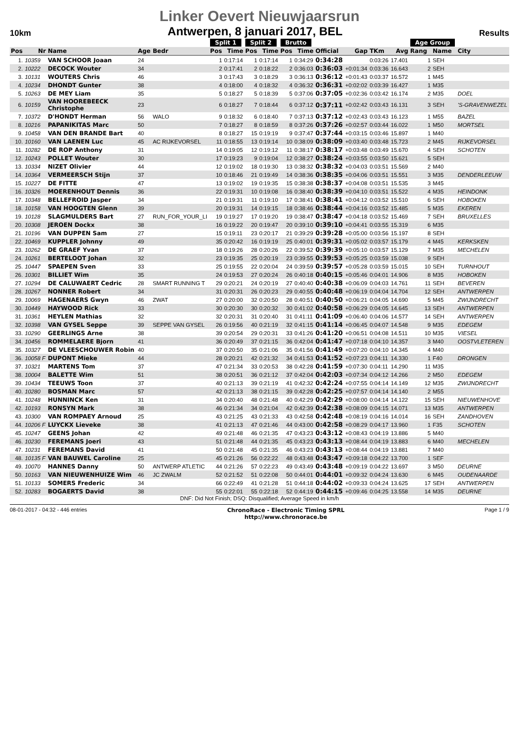Linker Oevert Nieuwjaarsrun
10km Antwerpen, 8 januari 2017, BEL Results
| | | | | | Split 1 | | Split 2 | | Brutto | | | | | | Age Group | | |
| --- | --- | --- | --- | --- | --- | --- | --- | --- | --- | --- | --- | --- | --- | --- | --- | --- | --- |
| Pos | Nr | Name | Age | Bedr | Pos | Time | Pos | Time | Pos | Time | Official | Gap | TKm | Avg | Rang | Name | City |
| 1. | 10359 | VAN SCHOOR Joaan | 24 | | 1 | 0:17:14 | 1 | 0:17:14 | 1 | 0:34:29 | 0:34:28 | | 0:03:26 | 17.401 | 1 | SEH | |
| 2. | 10222 | DECOCK Wouter | 34 | | 2 | 0:17:41 | 2 | 0:18:22 | 2 | 0:36:03 | 0:36:03 | +0:01:34 | 0:03:36 | 16.643 | 2 | SEH | |
| 3. | 10131 | WOUTERS Chris | 46 | | 3 | 0:17:43 | 3 | 0:18:29 | 3 | 0:36:13 | 0:36:12 | +0:01:43 | 0:03:37 | 16.572 | 1 | M45 | |
| 4. | 10234 | DHONDT Gunter | 38 | | 4 | 0:18:00 | 4 | 0:18:32 | 4 | 0:36:32 | 0:36:31 | +0:02:02 | 0:03:39 | 16.427 | 1 | M35 | |
| 5. | 10263 | DE MEY Liam | 35 | | 5 | 0:18:27 | 5 | 0:18:39 | 5 | 0:37:06 | 0:37:05 | +0:02:36 | 0:03:42 | 16.174 | 2 | M35 | DOEL |
| 6. | 10159 | VAN HOOREBEECK Christophe | 23 | | 6 | 0:18:27 | 7 | 0:18:44 | 6 | 0:37:12 | 0:37:11 | +0:02:42 | 0:03:43 | 16.131 | 3 | SEH | 'S-GRAVENWEZEL |
| 7. | 10372 | D'HONDT Herman | 56 | WALO | 9 | 0:18:32 | 6 | 0:18:40 | 7 | 0:37:13 | 0:37:12 | +0:02:43 | 0:03:43 | 16.123 | 1 | M55 | BAZEL |
| 8. | 10216 | PAPANIKITAS Marc | 50 | | 7 | 0:18:27 | 8 | 0:18:59 | 8 | 0:37:26 | 0:37:26 | +0:02:57 | 0:03:44 | 16.022 | 1 | M50 | MORTSEL |
| 9. | 10458 | VAN DEN BRANDE Bart | 40 | | 8 | 0:18:27 | 15 | 0:19:19 | 9 | 0:37:47 | 0:37:44 | +0:03:15 | 0:03:46 | 15.897 | 1 | M40 | |
| 10. | 10160 | VAN LAENEN Luc | 45 | AC RIJKEVORSEL | 11 | 0:18:55 | 13 | 0:19:14 | 10 | 0:38:09 | 0:38:09 | +0:03:40 | 0:03:48 | 15.723 | 2 | M45 | RIJKEVORSEL |
| 11. | 10282 | DE ROP Anthony | 31 | | 14 | 0:19:05 | 12 | 0:19:12 | 11 | 0:38:17 | 0:38:17 | +0:03:48 | 0:03:49 | 15.670 | 4 | SEH | SCHOTEN |
| 12. | 10243 | POLLET Wouter | 30 | | 17 | 0:19:23 | 9 | 0:19:04 | 12 | 0:38:27 | 0:38:24 | +0:03:55 | 0:03:50 | 15.621 | 5 | SEH | |
| 13. | 10334 | NIZET Olivier | 44 | | 12 | 0:19:02 | 18 | 0:19:30 | 13 | 0:38:32 | 0:38:32 | +0:04:03 | 0:03:51 | 15.569 | 2 | M40 | |
| 14. | 10364 | VERMEERSCH Stijn | 37 | | 10 | 0:18:46 | 21 | 0:19:49 | 14 | 0:38:36 | 0:38:35 | +0:04:06 | 0:03:51 | 15.551 | 3 | M35 | DENDERLEEUW |
| 15. | 10227 | DE FITTE | 47 | | 13 | 0:19:02 | 19 | 0:19:35 | 15 | 0:38:38 | 0:38:37 | +0:04:08 | 0:03:51 | 15.535 | 3 | M45 | |
| 16. | 10326 | MOERENHOUT Dennis | 36 | | 22 | 0:19:31 | 10 | 0:19:08 | 16 | 0:38:40 | 0:38:39 | +0:04:10 | 0:03:51 | 15.522 | 4 | M35 | HEINDONK |
| 17. | 10348 | BELLEFROID Jasper | 34 | | 21 | 0:19:31 | 11 | 0:19:10 | 17 | 0:38:41 | 0:38:41 | +0:04:12 | 0:03:52 | 15.510 | 6 | SEH | HOBOKEN |
| 18. | 10158 | VAN HOOGTEN Glenn | 39 | | 20 | 0:19:31 | 14 | 0:19:15 | 18 | 0:38:46 | 0:38:44 | +0:04:16 | 0:03:52 | 15.485 | 5 | M35 | EKEREN |
| 19. | 10128 | SLAGMULDERS Bart | 27 | RUN_FOR_YOUR_LI | 19 | 0:19:27 | 17 | 0:19:20 | 19 | 0:38:47 | 0:38:47 | +0:04:18 | 0:03:52 | 15.469 | 7 | SEH | BRUXELLES |
| 20. | 10308 | JEROEN Dockx | 38 | | 16 | 0:19:22 | 20 | 0:19:47 | 20 | 0:39:10 | 0:39:10 | +0:04:41 | 0:03:55 | 15.319 | 6 | M35 | |
| 21. | 10196 | VAN DUPPEN Sam | 27 | | 15 | 0:19:11 | 23 | 0:20:17 | 21 | 0:39:29 | 0:39:28 | +0:05:00 | 0:03:56 | 15.197 | 8 | SEH | |
| 22. | 10469 | KUPPLER Johnny | 49 | | 35 | 0:20:42 | 16 | 0:19:19 | 25 | 0:40:01 | 0:39:31 | +0:05:02 | 0:03:57 | 15.179 | 4 | M45 | KERKSKEN |
| 23. | 10262 | DE GRAEF Yvan | 37 | | 18 | 0:19:26 | 28 | 0:20:26 | 22 | 0:39:52 | 0:39:39 | +0:05:10 | 0:03:57 | 15.129 | 7 | M35 | MECHELEN |
| 24. | 10261 | BERTELOOT Johan | 32 | | 23 | 0:19:35 | 25 | 0:20:19 | 23 | 0:39:55 | 0:39:53 | +0:05:25 | 0:03:59 | 15.038 | 9 | SEH | |
| 25. | 10447 | SPAEPEN Sven | 33 | | 25 | 0:19:55 | 22 | 0:20:04 | 24 | 0:39:59 | 0:39:57 | +0:05:28 | 0:03:59 | 15.015 | 10 | SEH | TURNHOUT |
| 26. | 10301 | BILLIET Wim | 35 | | 24 | 0:19:53 | 27 | 0:20:24 | 26 | 0:40:18 | 0:40:15 | +0:05:46 | 0:04:01 | 14.906 | 8 | M35 | HOBOKEN |
| 27. | 10294 | DE CALUWAERT Cedric | 28 | SMART RUNNING T | 29 | 0:20:21 | 24 | 0:20:19 | 27 | 0:40:40 | 0:40:38 | +0:06:09 | 0:04:03 | 14.761 | 11 | SEH | BEVEREN |
| 28. | 10267 | NONNER Robert | 34 | | 31 | 0:20:31 | 26 | 0:20:23 | 29 | 0:40:55 | 0:40:48 | +0:06:19 | 0:04:04 | 14.704 | 12 | SEH | ANTWERPEN |
| 29. | 10069 | HAGENAERS Gwyn | 46 | ZWAT | 27 | 0:20:00 | 32 | 0:20:50 | 28 | 0:40:51 | 0:40:50 | +0:06:21 | 0:04:05 | 14.690 | 5 | M45 | ZWIJNDRECHT |
| 30. | 10449 | HAYWOOD Rick | 33 | | 30 | 0:20:30 | 30 | 0:20:32 | 30 | 0:41:02 | 0:40:58 | +0:06:29 | 0:04:05 | 14.645 | 13 | SEH | ANTWERPEN |
| 31. | 10361 | HEYLEN Mathias | 32 | | 32 | 0:20:31 | 31 | 0:20:40 | 31 | 0:41:11 | 0:41:09 | +0:06:40 | 0:04:06 | 14.577 | 14 | SEH | ANTWERPEN |
| 32. | 10398 | VAN GYSEL Seppe | 39 | SEPPE VAN GYSEL | 26 | 0:19:56 | 40 | 0:21:19 | 32 | 0:41:15 | 0:41:14 | +0:06:45 | 0:04:07 | 14.548 | 9 | M35 | EDEGEM |
| 33. | 10290 | GEERLINGS Arne | 38 | | 39 | 0:20:54 | 29 | 0:20:31 | 33 | 0:41:26 | 0:41:20 | +0:06:51 | 0:04:08 | 14.511 | 10 | M35 | VIESEL |
| 34. | 10456 | ROMMELAERE Bjorn | 41 | | 36 | 0:20:49 | 37 | 0:21:15 | 36 | 0:42:04 | 0:41:47 | +0:07:18 | 0:04:10 | 14.357 | 3 | M40 | OOSTVLETEREN |
| 35. | 10327 | DE VLEESCHOUWER Robin | 40 | | 37 | 0:20:50 | 35 | 0:21:06 | 35 | 0:41:56 | 0:41:49 | +0:07:20 | 0:04:10 | 14.345 | 4 | M40 | |
| 36. | 10058 F | DUPONT Mieke | 44 | | 28 | 0:20:21 | 42 | 0:21:32 | 34 | 0:41:53 | 0:41:52 | +0:07:23 | 0:04:11 | 14.330 | 1 | F40 | DRONGEN |
| 37. | 10321 | MARTENS Tom | 37 | | 47 | 0:21:34 | 33 | 0:20:53 | 38 | 0:42:28 | 0:41:59 | +0:07:30 | 0:04:11 | 14.290 | 11 | M35 | |
| 38. | 10004 | BALETTE Wim | 51 | | 38 | 0:20:51 | 36 | 0:21:12 | 37 | 0:42:04 | 0:42:03 | +0:07:34 | 0:04:12 | 14.266 | 2 | M50 | EDEGEM |
| 39. | 10434 | TEEUWS Toon | 37 | | 40 | 0:21:13 | 39 | 0:21:19 | 41 | 0:42:32 | 0:42:24 | +0:07:55 | 0:04:14 | 14.149 | 12 | M35 | ZWIJNDRECHT |
| 40. | 10280 | BOSMAN Marc | 57 | | 42 | 0:21:13 | 38 | 0:21:15 | 39 | 0:42:28 | 0:42:25 | +0:07:57 | 0:04:14 | 14.140 | 2 | M55 | |
| 41. | 10248 | HUNNINCK Ken | 31 | | 34 | 0:20:40 | 48 | 0:21:48 | 40 | 0:42:29 | 0:42:29 | +0:08:00 | 0:04:14 | 14.122 | 15 | SEH | NIEUWENHOVE |
| 42. | 10193 | RONSYN Mark | 38 | | 46 | 0:21:34 | 34 | 0:21:04 | 42 | 0:42:39 | 0:42:38 | +0:08:09 | 0:04:15 | 14.071 | 13 | M35 | ANTWERPEN |
| 43. | 10300 | VAN ROMPAEY Arnoud | 25 | | 43 | 0:21:25 | 43 | 0:21:33 | 43 | 0:42:58 | 0:42:48 | +0:08:19 | 0:04:16 | 14.014 | 16 | SEH | ZANDHOVEN |
| 44. | 10206 F | LUYCKX Lieveke | 38 | | 41 | 0:21:13 | 47 | 0:21:46 | 44 | 0:43:00 | 0:42:58 | +0:08:29 | 0:04:17 | 13.960 | 1 | F35 | SCHOTEN |
| 45. | 10247 | GEENS Johan | 42 | | 49 | 0:21:48 | 46 | 0:21:35 | 47 | 0:43:23 | 0:43:12 | +0:08:43 | 0:04:19 | 13.886 | 5 | M40 | |
| 46. | 10230 | FEREMANS Joeri | 43 | | 51 | 0:21:48 | 44 | 0:21:35 | 45 | 0:43:23 | 0:43:13 | +0:08:44 | 0:04:19 | 13.883 | 6 | M40 | MECHELEN |
| 47. | 10231 | FEREMANS David | 41 | | 50 | 0:21:48 | 45 | 0:21:35 | 46 | 0:43:23 | 0:43:13 | +0:08:44 | 0:04:19 | 13.881 | 7 | M40 | |
| 48. | 10135 F | VAN BAUWEL Caroline | 25 | | 45 | 0:21:26 | 56 | 0:22:22 | 48 | 0:43:48 | 0:43:47 | +0:09:18 | 0:04:22 | 13.700 | 1 | SEF | |
| 49. | 10070 | HANNES Danny | 50 | ANTWERP ATLETIC | 44 | 0:21:26 | 57 | 0:22:23 | 49 | 0:43:49 | 0:43:48 | +0:09:19 | 0:04:22 | 13.697 | 3 | M50 | DEURNE |
| 50. | 10163 | VAN NIEUWENHUIZE Wim | 46 | JC ZWALM | 52 | 0:21:52 | 51 | 0:22:08 | 50 | 0:44:01 | 0:44:01 | +0:09:32 | 0:04:24 | 13.630 | 6 | M45 | OUDENAARDE |
| 51. | 10133 | SOMERS Frederic | 34 | | 66 | 0:22:49 | 41 | 0:21:28 | 51 | 0:44:18 | 0:44:02 | +0:09:33 | 0:04:24 | 13.625 | 17 | SEH | ANTWERPEN |
| 52. | 10283 | BOGAERTS David | 38 | | 55 | 0:22:01 | 55 | 0:22:18 | 52 | 0:44:19 | 0:44:15 | +0:09:46 | 0:04:25 | 13.558 | 14 | M35 | DEURNE |
DNF: Did Not Finish; DSQ: Disqualified; Average Speed in km/h
08-01-2017 - 04:32 - 446 entries ChronoRace - Electronic Timing SPRL
http://www.chronorace.be Page 1 / 9